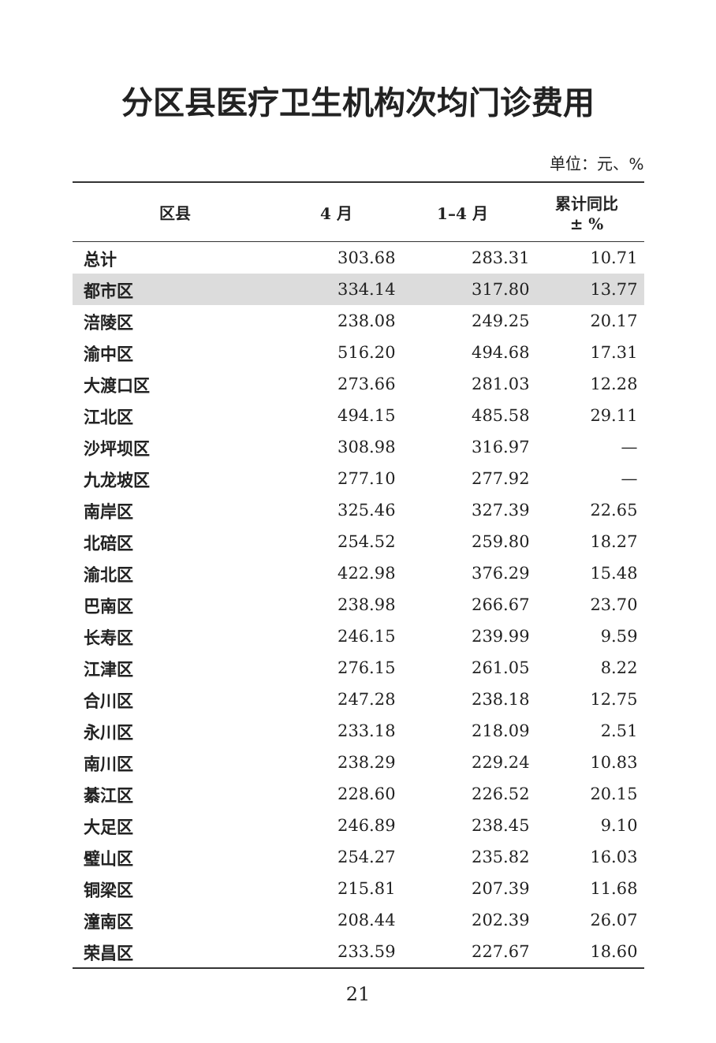分区县医疗卫生机构次均门诊费用
单位：元、%
| 区县 | 4 月 | 1–4 月 | 累计同比 ± % |
| --- | --- | --- | --- |
| 总计 | 303.68 | 283.31 | 10.71 |
| 都市区 | 334.14 | 317.80 | 13.77 |
| 涪陵区 | 238.08 | 249.25 | 20.17 |
| 渝中区 | 516.20 | 494.68 | 17.31 |
| 大渡口区 | 273.66 | 281.03 | 12.28 |
| 江北区 | 494.15 | 485.58 | 29.11 |
| 沙坪坝区 | 308.98 | 316.97 | — |
| 九龙坡区 | 277.10 | 277.92 | — |
| 南岸区 | 325.46 | 327.39 | 22.65 |
| 北碚区 | 254.52 | 259.80 | 18.27 |
| 渝北区 | 422.98 | 376.29 | 15.48 |
| 巴南区 | 238.98 | 266.67 | 23.70 |
| 长寿区 | 246.15 | 239.99 | 9.59 |
| 江津区 | 276.15 | 261.05 | 8.22 |
| 合川区 | 247.28 | 238.18 | 12.75 |
| 永川区 | 233.18 | 218.09 | 2.51 |
| 南川区 | 238.29 | 229.24 | 10.83 |
| 綦江区 | 228.60 | 226.52 | 20.15 |
| 大足区 | 246.89 | 238.45 | 9.10 |
| 璧山区 | 254.27 | 235.82 | 16.03 |
| 铜梁区 | 215.81 | 207.39 | 11.68 |
| 潼南区 | 208.44 | 202.39 | 26.07 |
| 荣昌区 | 233.59 | 227.67 | 18.60 |
21